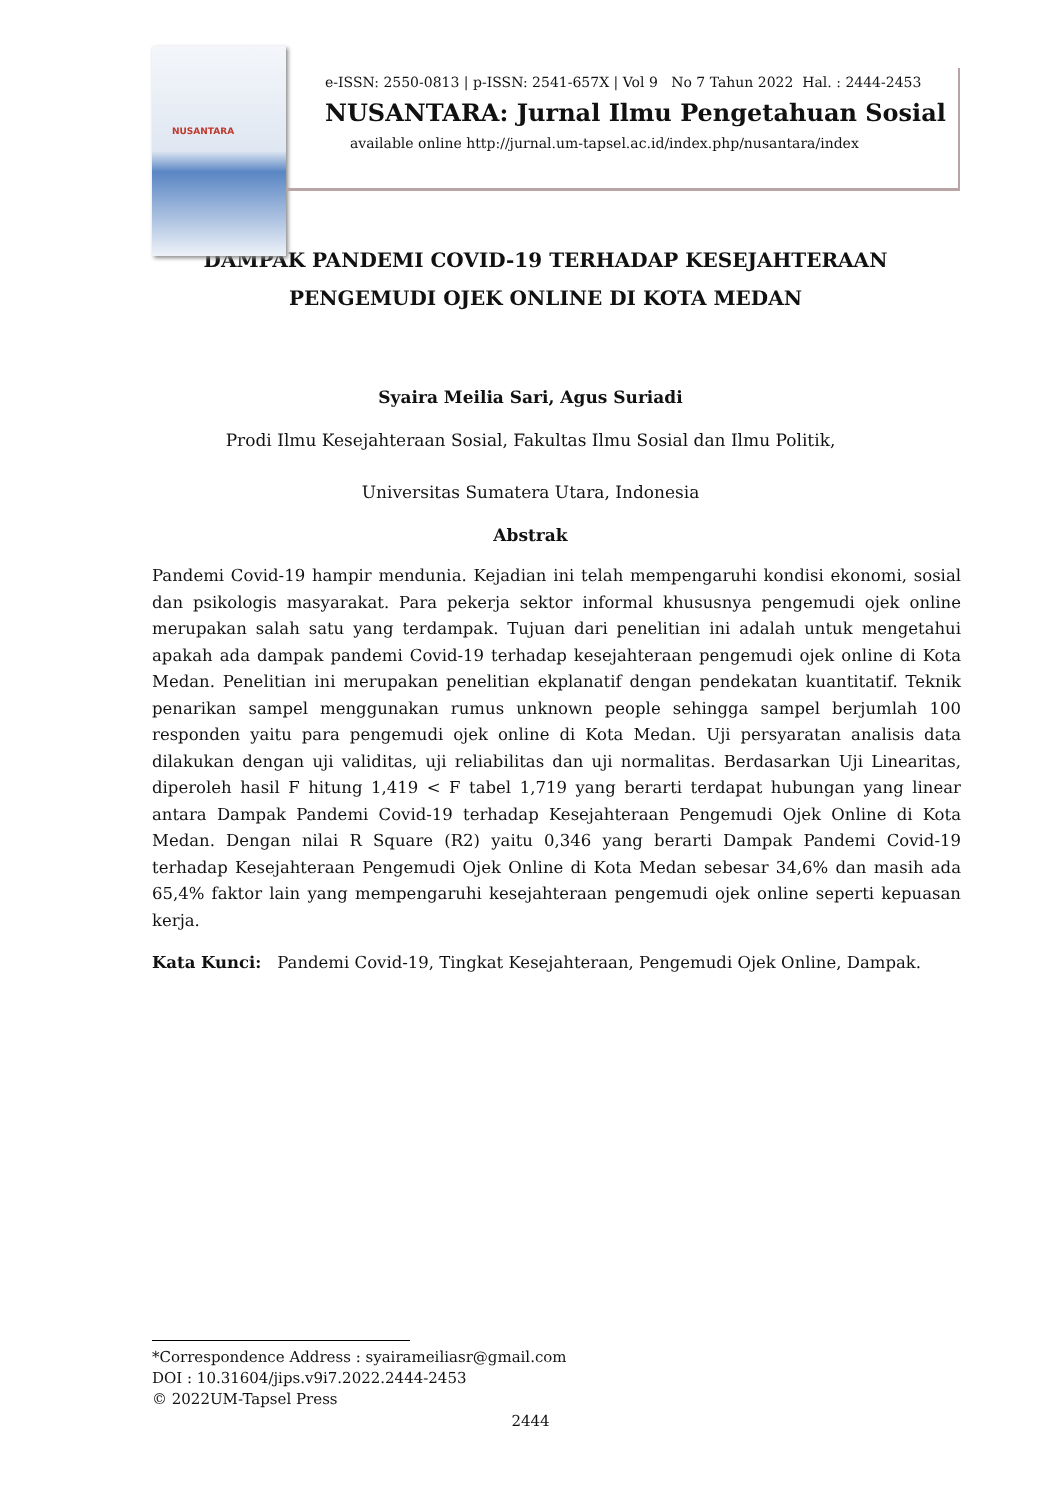NUSANTARA
e-ISSN: 2550-0813 | p-ISSN: 2541-657X | Vol 9 No 7 Tahun 2022 Hal. : 2444-2453
NUSANTARA: Jurnal Ilmu Pengetahuan Sosial
available online http://jurnal.um-tapsel.ac.id/index.php/nusantara/index
DAMPAK PANDEMI COVID-19 TERHADAP KESEJAHTERAAN PENGEMUDI OJEK ONLINE DI KOTA MEDAN
Syaira Meilia Sari, Agus Suriadi
Prodi Ilmu Kesejahteraan Sosial, Fakultas Ilmu Sosial dan Ilmu Politik,
Universitas Sumatera Utara, Indonesia
Abstrak
Pandemi Covid-19 hampir mendunia. Kejadian ini telah mempengaruhi kondisi ekonomi, sosial dan psikologis masyarakat. Para pekerja sektor informal khususnya pengemudi ojek online merupakan salah satu yang terdampak. Tujuan dari penelitian ini adalah untuk mengetahui apakah ada dampak pandemi Covid-19 terhadap kesejahteraan pengemudi ojek online di Kota Medan. Penelitian ini merupakan penelitian ekplanatif dengan pendekatan kuantitatif. Teknik penarikan sampel menggunakan rumus unknown people sehingga sampel berjumlah 100 responden yaitu para pengemudi ojek online di Kota Medan. Uji persyaratan analisis data dilakukan dengan uji validitas, uji reliabilitas dan uji normalitas. Berdasarkan Uji Linearitas, diperoleh hasil F hitung 1,419 < F tabel 1,719 yang berarti terdapat hubungan yang linear antara Dampak Pandemi Covid-19 terhadap Kesejahteraan Pengemudi Ojek Online di Kota Medan. Dengan nilai R Square (R2) yaitu 0,346 yang berarti Dampak Pandemi Covid-19 terhadap Kesejahteraan Pengemudi Ojek Online di Kota Medan sebesar 34,6% dan masih ada 65,4% faktor lain yang mempengaruhi kesejahteraan pengemudi ojek online seperti kepuasan kerja.
Kata Kunci: Pandemi Covid-19, Tingkat Kesejahteraan, Pengemudi Ojek Online, Dampak.
*Correspondence Address : syairameiliasr@gmail.com
DOI : 10.31604/jips.v9i7.2022.2444-2453
© 2022UM-Tapsel Press
2444